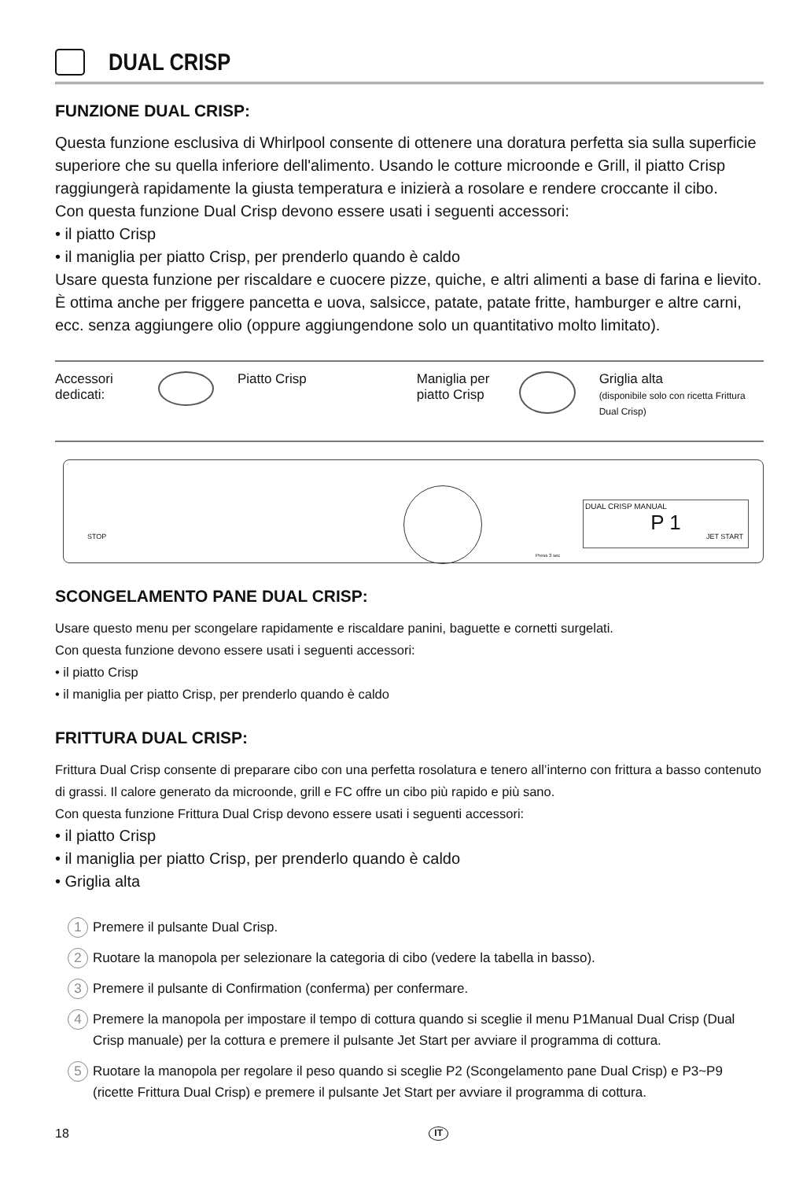DUAL CRISP
FUNZIONE DUAL CRISP:
Questa funzione esclusiva di Whirlpool consente di ottenere una doratura perfetta sia sulla superficie superiore che su quella inferiore dell'alimento. Usando le cotture microonde e Grill, il piatto Crisp raggiungerà rapidamente la giusta temperatura e inizierà a rosolare e rendere croccante il cibo.
Con questa funzione Dual Crisp devono essere usati i seguenti accessori:
• il piatto Crisp
• il maniglia per piatto Crisp, per prenderlo quando è caldo
Usare questa funzione per riscaldare e cuocere pizze, quiche, e altri alimenti a base di farina e lievito. È ottima anche per friggere pancetta e uova, salsicce, patate, patate fritte, hamburger e altre carni, ecc. senza aggiungere olio (oppure aggiungendone solo un quantitativo molto limitato).
Accessori dedicati:
Piatto Crisp
Maniglia per piatto Crisp
Griglia alta
(disponibile solo con ricetta Frittura Dual Crisp)
STOP
DUAL CRISP MANUAL
P 1
Press 3 sec
JET START
SCONGELAMENTO PANE DUAL CRISP:
Usare questo menu per scongelare rapidamente e riscaldare panini, baguette e cornetti surgelati.
Con questa funzione devono essere usati i seguenti accessori:
• il piatto Crisp
• il maniglia per piatto Crisp, per prenderlo quando è caldo
FRITTURA DUAL CRISP:
Frittura Dual Crisp consente di preparare cibo con una perfetta rosolatura e tenero all’interno con frittura a basso contenuto di grassi. Il calore generato da microonde, grill e FC offre un cibo più rapido e più sano.
Con questa funzione Frittura Dual Crisp devono essere usati i seguenti accessori:
• il piatto Crisp
• il maniglia per piatto Crisp, per prenderlo quando è caldo
• Griglia alta
1 Premere il pulsante Dual Crisp.
2 Ruotare la manopola per selezionare la categoria di cibo (vedere la tabella in basso).
3 Premere il pulsante di Confirmation (conferma) per confermare.
4 Premere la manopola per impostare il tempo di cottura quando si sceglie il menu P1Manual Dual Crisp (Dual Crisp manuale) per la cottura e premere il pulsante Jet Start per avviare il programma di cottura.
5 Ruotare la manopola per regolare il peso quando si sceglie P2 (Scongelamento pane Dual Crisp) e P3~P9 (ricette Frittura Dual Crisp) e premere il pulsante Jet Start per avviare il programma di cottura.
18 IT